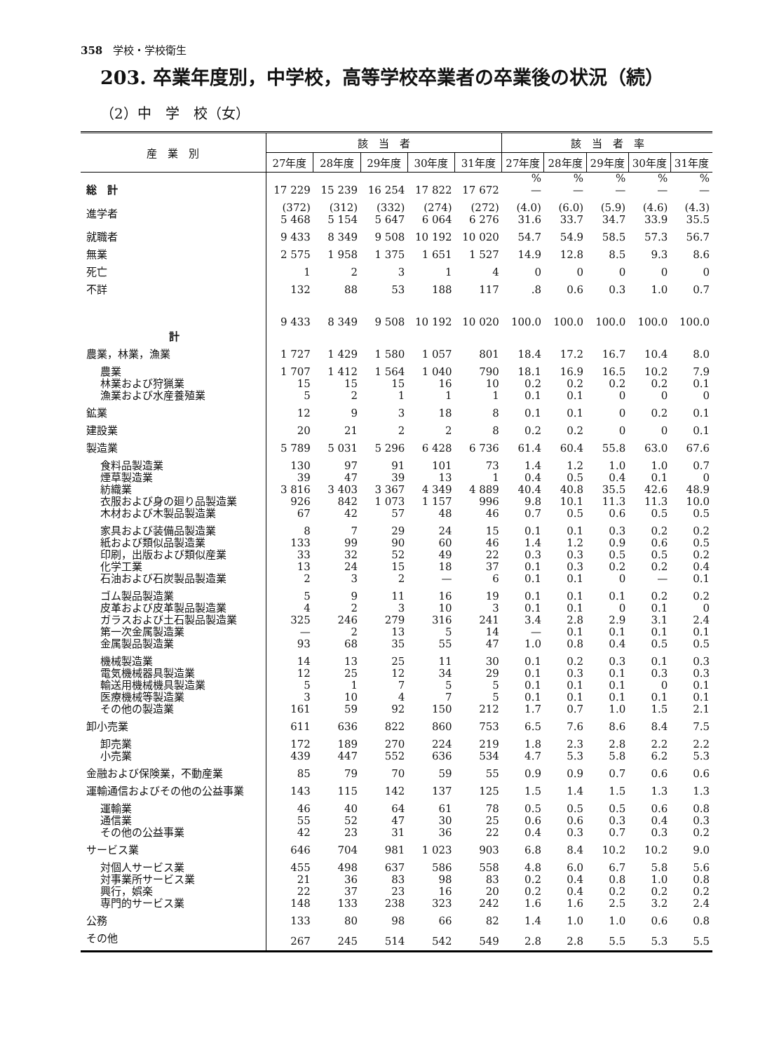358　学校・学校衛生
203. 卒業年度別，中学校，高等学校卒業者の卒業後の状況（続）
（2）中　学　校（女）
| 産 業 別 | 該 当 者 | | | | | 該 当 者 率 | | | | |
| --- | --- | --- | --- | --- | --- | --- | --- | --- | --- | --- |
| | 27年度 | 28年度 | 29年度 | 30年度 | 31年度 | 27年度 | 28年度 | 29年度 | 30年度 | 31年度 |
| | | | | | | % | % | % | % | % |
| 総 計 | 17 229 | 15 239 | 16 254 | 17 822 | 17 672 | — | — | — | — | — |
| 進学者 | (372) 5 468 | (312) 5 154 | (332) 5 647 | (274) 6 064 | (272) 6 276 | (4.0) 31.6 | (6.0) 33.7 | (5.9) 34.7 | (4.6) 33.9 | (4.3) 35.5 |
| 就職者 | 9 433 | 8 349 | 9 508 | 10 192 | 10 020 | 54.7 | 54.9 | 58.5 | 57.3 | 56.7 |
| 無業 | 2 575 | 1 958 | 1 375 | 1 651 | 1 527 | 14.9 | 12.8 | 8.5 | 9.3 | 8.6 |
| 死亡 | 1 | 2 | 3 | 1 | 4 | 0 | 0 | 0 | 0 | 0 |
| 不詳 | 132 | 88 | 53 | 188 | 117 | .8 | 0.6 | 0.3 | 1.0 | 0.7 |
| 計 | 9 433 | 8 349 | 9 508 | 10 192 | 10 020 | 100.0 | 100.0 | 100.0 | 100.0 | 100.0 |
| 農業，林業，漁業 | 1 727 | 1 429 | 1 580 | 1 057 | 801 | 18.4 | 17.2 | 16.7 | 10.4 | 8.0 |
| 農業 | 1 707 | 1 412 | 1 564 | 1 040 | 790 | 18.1 | 16.9 | 16.5 | 10.2 | 7.9 |
| 林業および狩猟業 | 15 | 15 | 15 | 16 | 10 | 0.2 | 0.2 | 0.2 | 0.2 | 0.1 |
| 漁業および水産養殖業 | 5 | 2 | 1 | 1 | 1 | 0.1 | 0.1 | 0 | 0 | 0 |
| 鉱業 | 12 | 9 | 3 | 18 | 8 | 0.1 | 0.1 | 0 | 0.2 | 0.1 |
| 建設業 | 20 | 21 | 2 | 2 | 8 | 0.2 | 0.2 | 0 | 0 | 0.1 |
| 製造業 | 5 789 | 5 031 | 5 296 | 6 428 | 6 736 | 61.4 | 60.4 | 55.8 | 63.0 | 67.6 |
| 食料品製造業 | 130 | 97 | 91 | 101 | 73 | 1.4 | 1.2 | 1.0 | 1.0 | 0.7 |
| 煙草製造業 | 39 | 47 | 39 | 13 | 1 | 0.4 | 0.5 | 0.4 | 0.1 | 0 |
| 紡織業 | 3 816 | 3 403 | 3 367 | 4 349 | 4 889 | 40.4 | 40.8 | 35.5 | 42.6 | 48.9 |
| 衣服および身の廻り品製造業 | 926 | 842 | 1 073 | 1 157 | 996 | 9.8 | 10.1 | 11.3 | 11.3 | 10.0 |
| 木材および木製品製造業 | 67 | 42 | 57 | 48 | 46 | 0.7 | 0.5 | 0.6 | 0.5 | 0.5 |
| 家具および装備品製造業 | 8 | 7 | 29 | 24 | 15 | 0.1 | 0.1 | 0.3 | 0.2 | 0.2 |
| 紙および類似品製造業 | 133 | 99 | 90 | 60 | 46 | 1.4 | 1.2 | 0.9 | 0.6 | 0.5 |
| 印刷，出版および類似産業 | 33 | 32 | 52 | 49 | 22 | 0.3 | 0.3 | 0.5 | 0.5 | 0.2 |
| 化学工業 | 13 | 24 | 15 | 18 | 37 | 0.1 | 0.3 | 0.2 | 0.2 | 0.4 |
| 石油および石炭製品製造業 | 2 | 3 | 2 | — | 6 | 0.1 | 0.1 | 0 | — | 0.1 |
| ゴム製品製造業 | 5 | 9 | 11 | 16 | 19 | 0.1 | 0.1 | 0.1 | 0.2 | 0.2 |
| 皮革および皮革製品製造業 | 4 | 2 | 3 | 10 | 3 | 0.1 | 0.1 | 0 | 0.1 | 0 |
| ガラスおよび土石製品製造業 | 325 | 246 | 279 | 316 | 241 | 3.4 | 2.8 | 2.9 | 3.1 | 2.4 |
| 第一次金属製造業 | — | 2 | 13 | 5 | 14 | — | 0.1 | 0.1 | 0.1 | 0.1 |
| 金属製品製造業 | 93 | 68 | 35 | 55 | 47 | 1.0 | 0.8 | 0.4 | 0.5 | 0.5 |
| 機械製造業 | 14 | 13 | 25 | 11 | 30 | 0.1 | 0.2 | 0.3 | 0.1 | 0.3 |
| 電気機械器具製造業 | 12 | 25 | 12 | 34 | 29 | 0.1 | 0.3 | 0.1 | 0.3 | 0.3 |
| 輸送用機械機具製造業 | 5 | 1 | 7 | 5 | 5 | 0.1 | 0.1 | 0.1 | 0 | 0.1 |
| 医療機械等製造業 | 3 | 10 | 4 | 7 | 5 | 0.1 | 0.1 | 0.1 | 0.1 | 0.1 |
| その他の製造業 | 161 | 59 | 92 | 150 | 212 | 1.7 | 0.7 | 1.0 | 1.5 | 2.1 |
| 卸小売業 | 611 | 636 | 822 | 860 | 753 | 6.5 | 7.6 | 8.6 | 8.4 | 7.5 |
| 卸売業 | 172 | 189 | 270 | 224 | 219 | 1.8 | 2.3 | 2.8 | 2.2 | 2.2 |
| 小売業 | 439 | 447 | 552 | 636 | 534 | 4.7 | 5.3 | 5.8 | 6.2 | 5.3 |
| 金融および保険業，不動産業 | 85 | 79 | 70 | 59 | 55 | 0.9 | 0.9 | 0.7 | 0.6 | 0.6 |
| 運輸通信およびその他の公益事業 | 143 | 115 | 142 | 137 | 125 | 1.5 | 1.4 | 1.5 | 1.3 | 1.3 |
| 運輸業 | 46 | 40 | 64 | 61 | 78 | 0.5 | 0.5 | 0.5 | 0.6 | 0.8 |
| 通信業 | 55 | 52 | 47 | 30 | 25 | 0.6 | 0.6 | 0.3 | 0.4 | 0.3 |
| その他の公益事業 | 42 | 23 | 31 | 36 | 22 | 0.4 | 0.3 | 0.7 | 0.3 | 0.2 |
| サービス業 | 646 | 704 | 981 | 1 023 | 903 | 6.8 | 8.4 | 10.2 | 10.2 | 9.0 |
| 対個人サービス業 | 455 | 498 | 637 | 586 | 558 | 4.8 | 6.0 | 6.7 | 5.8 | 5.6 |
| 対事業所サービス業 | 21 | 36 | 83 | 98 | 83 | 0.2 | 0.4 | 0.8 | 1.0 | 0.8 |
| 興行，娯楽 | 22 | 37 | 23 | 16 | 20 | 0.2 | 0.4 | 0.2 | 0.2 | 0.2 |
| 専門的サービス業 | 148 | 133 | 238 | 323 | 242 | 1.6 | 1.6 | 2.5 | 3.2 | 2.4 |
| 公務 | 133 | 80 | 98 | 66 | 82 | 1.4 | 1.0 | 1.0 | 0.6 | 0.8 |
| その他 | 267 | 245 | 514 | 542 | 549 | 2.8 | 2.8 | 5.5 | 5.3 | 5.5 |